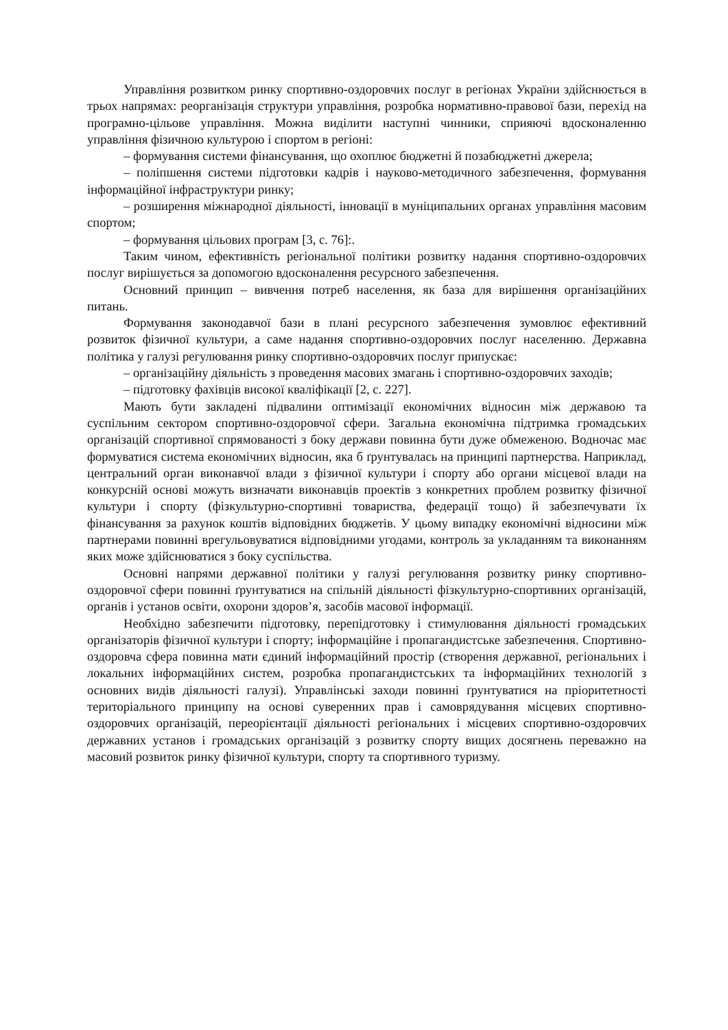Управління розвитком ринку спортивно-оздоровчих послуг в регіонах України здійснюється в трьох напрямах: реорганізація структури управління, розробка нормативно-правової бази, перехід на програмно-цільове управління. Можна виділити наступні чинники, сприяючі вдосконаленню управління фізичною культурою і спортом в регіоні:
– формування системи фінансування, що охоплює бюджетні й позабюджетні джерела;
– поліпшення системи підготовки кадрів і науково-методичного забезпечення, формування інформаційної інфраструктури ринку;
– розширення міжнародної діяльності, інновації в муніципальних органах управління масовим спортом;
– формування цільових програм [3, с. 76]:.
Таким чином, ефективність регіональної політики розвитку надання спортивно-оздоровчих послуг вирішується за допомогою вдосконалення ресурсного забезпечення.
Основний принцип – вивчення потреб населення, як база для вирішення організаційних питань.
Формування законодавчої бази в плані ресурсного забезпечення зумовлює ефективний розвиток фізичної культури, а саме надання спортивно-оздоровчих послуг населенню. Державна політика у галузі регулювання ринку спортивно-оздоровчих послуг припускає:
– організаційну діяльність з проведення масових змагань і спортивно-оздоровчих заходів;
– підготовку фахівців високої кваліфікації [2, с. 227].
Мають бути закладені підвалини оптимізації економічних відносин між державою та суспільним сектором спортивно-оздоровчої сфери. Загальна економічна підтримка громадських організацій спортивної спрямованості з боку держави повинна бути дуже обмеженою. Водночас має формуватися система економічних відносин, яка б ґрунтувалась на принципі партнерства. Наприклад, центральний орган виконавчої влади з фізичної культури і спорту або органи місцевої влади на конкурсній основі можуть визначати виконавців проектів з конкретних проблем розвитку фізичної культури і спорту (фізкультурно-спортивні товариства, федерації тощо) й забезпечувати їх фінансування за рахунок коштів відповідних бюджетів. У цьому випадку економічні відносини між партнерами повинні врегульовуватися відповідними угодами, контроль за укладанням та виконанням яких може здійснюватися з боку суспільства.
Основні напрями державної політики у галузі регулювання розвитку ринку спортивно-оздоровчої сфери повинні ґрунтуватися на спільній діяльності фізкультурно-спортивних організацій, органів і установ освіти, охорони здоров’я, засобів масової інформації.
Необхідно забезпечити підготовку, перепідготовку і стимулювання діяльності громадських організаторів фізичної культури і спорту; інформаційне і пропагандистське забезпечення. Спортивно-оздоровча сфера повинна мати єдиний інформаційний простір (створення державної, регіональних і локальних інформаційних систем, розробка пропагандистських та інформаційних технологій з основних видів діяльності галузі). Управлінські заходи повинні ґрунтуватися на пріоритетності територіального принципу на основі суверенних прав і самоврядування місцевих спортивно-оздоровчих організацій, переорієнтації діяльності регіональних і місцевих спортивно-оздоровчих державних установ і громадських організацій з розвитку спорту вищих досягнень переважно на масовий розвиток ринку фізичної культури, спорту та спортивного туризму.